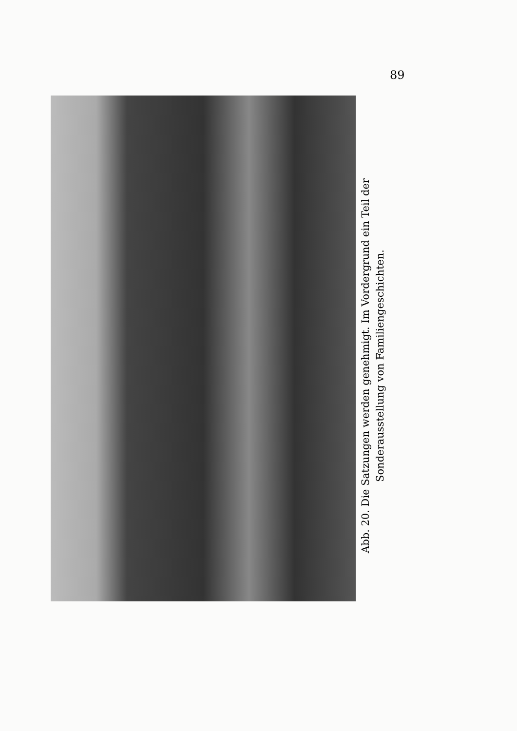89
Abb. 20. Die Satzungen werden genehmigt. Im Vordergrund ein Teil der
Sonderausstellung von Familiengeschichten.